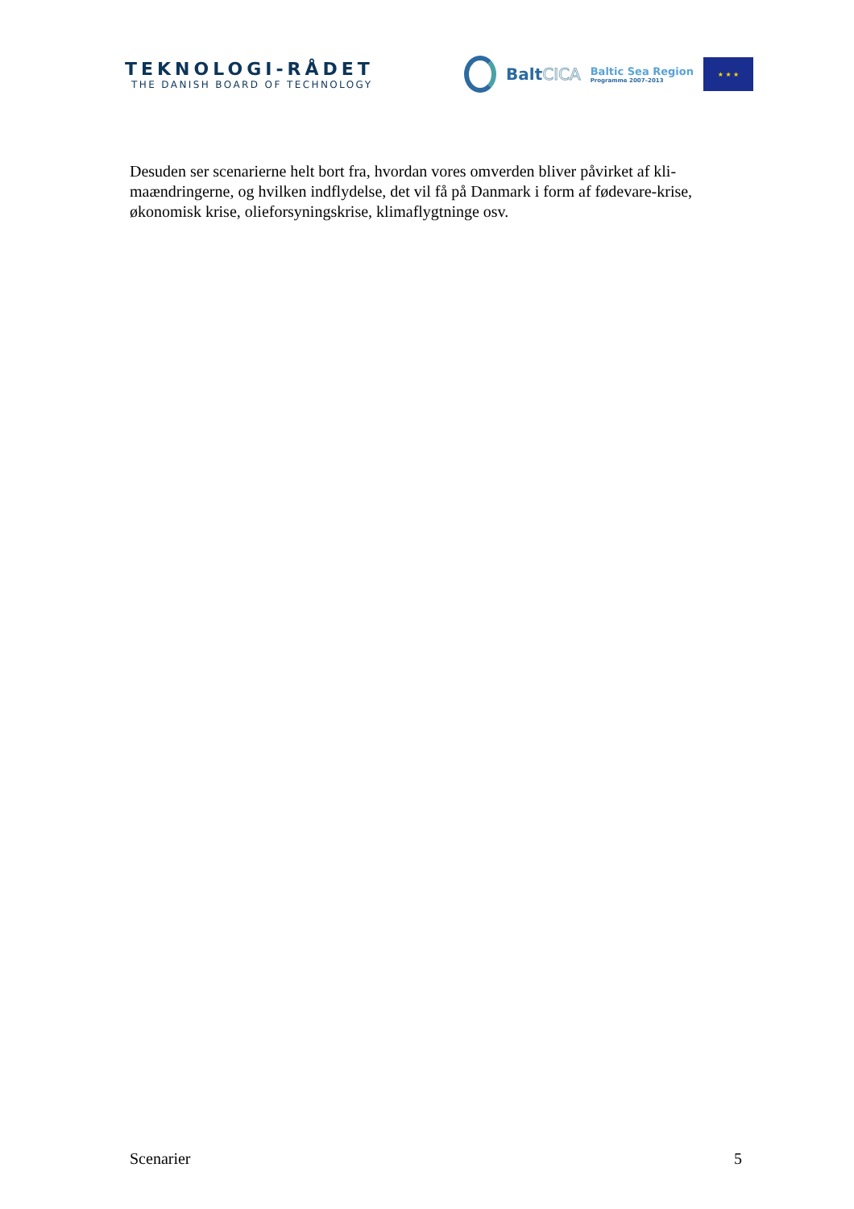TEKNOLOGI-RÅDET
THE DANISH BOARD OF TECHNOLOGY
BaltCICA
Baltic Sea Region
Programme 2007–2013
★ ★ ★
Desuden ser scenarierne helt bort fra, hvordan vores omverden bliver påvirket af kli-maændringerne, og hvilken indflydelse, det vil få på Danmark i form af fødevare-krise, økonomisk krise, olieforsyningskrise, klimaflygtninge osv.
Scenarier 5